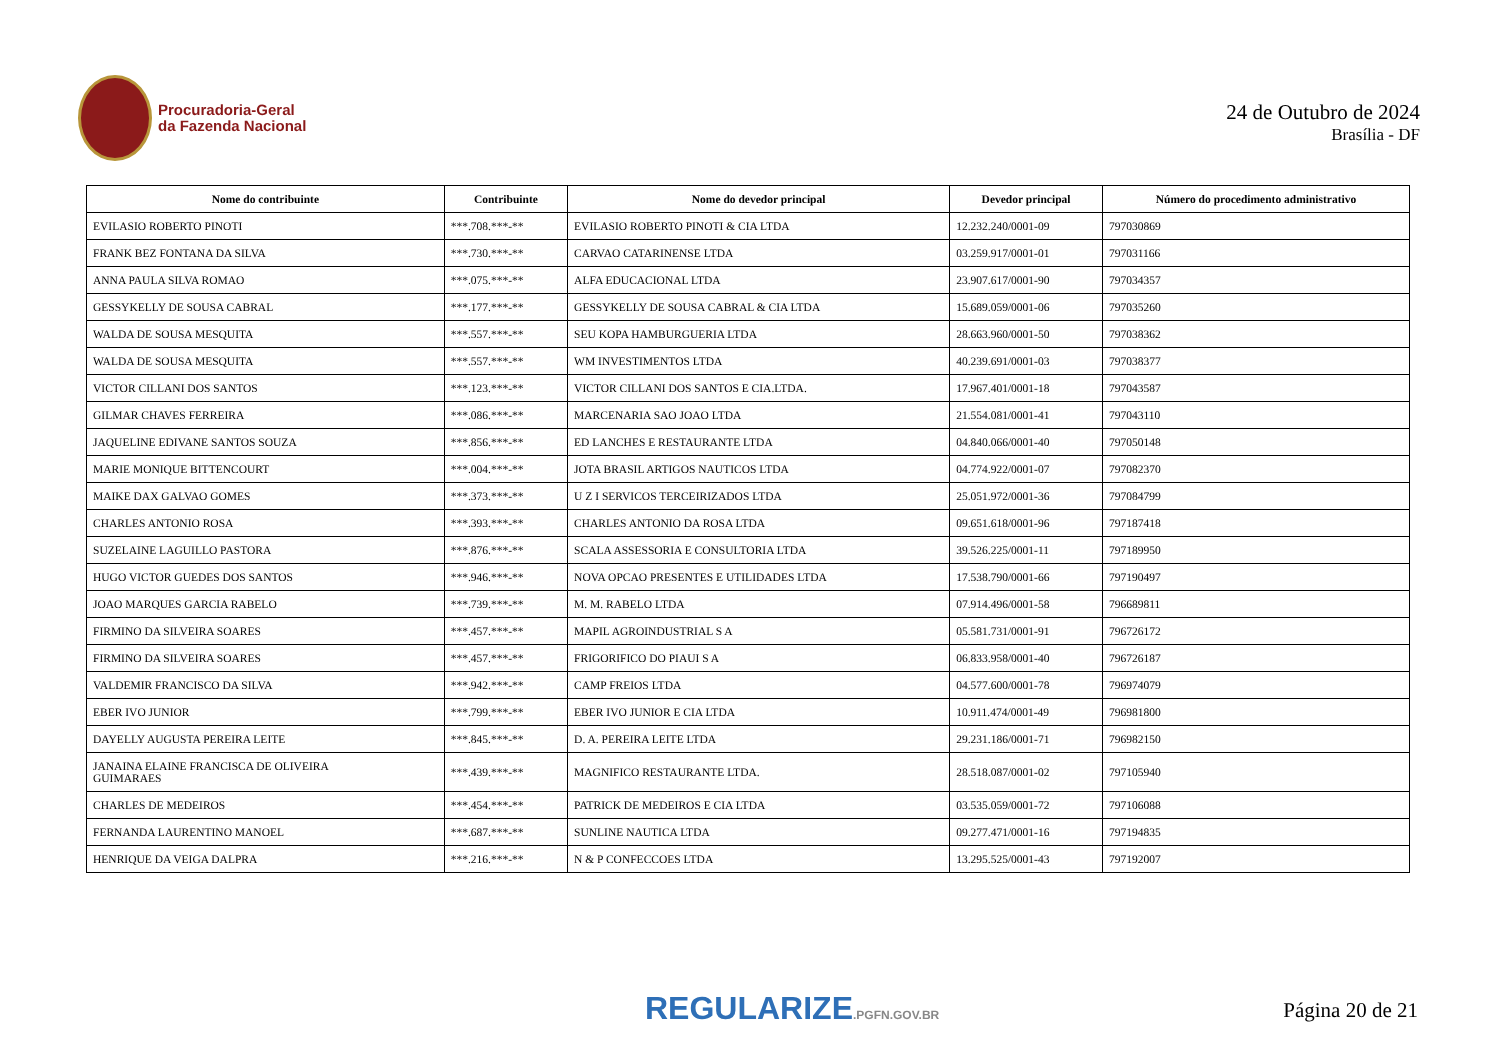Procuradoria-Geral
da Fazenda Nacional
24 de Outubro de 2024
Brasília - DF
| Nome do contribuinte | Contribuinte | Nome do devedor principal | Devedor principal | Número do procedimento administrativo |
| --- | --- | --- | --- | --- |
| EVILASIO ROBERTO PINOTI | ***.708.***-** | EVILASIO ROBERTO PINOTI & CIA LTDA | 12.232.240/0001-09 | 797030869 |
| FRANK BEZ FONTANA DA SILVA | ***.730.***-** | CARVAO CATARINENSE LTDA | 03.259.917/0001-01 | 797031166 |
| ANNA PAULA SILVA ROMAO | ***.075.***-** | ALFA EDUCACIONAL LTDA | 23.907.617/0001-90 | 797034357 |
| GESSYKELLY DE SOUSA CABRAL | ***.177.***-** | GESSYKELLY DE SOUSA CABRAL & CIA LTDA | 15.689.059/0001-06 | 797035260 |
| WALDA DE SOUSA MESQUITA | ***.557.***-** | SEU KOPA HAMBURGUERIA LTDA | 28.663.960/0001-50 | 797038362 |
| WALDA DE SOUSA MESQUITA | ***.557.***-** | WM INVESTIMENTOS LTDA | 40.239.691/0001-03 | 797038377 |
| VICTOR CILLANI DOS SANTOS | ***.123.***-** | VICTOR CILLANI DOS SANTOS E CIA.LTDA. | 17.967.401/0001-18 | 797043587 |
| GILMAR CHAVES FERREIRA | ***.086.***-** | MARCENARIA SAO JOAO LTDA | 21.554.081/0001-41 | 797043110 |
| JAQUELINE EDIVANE SANTOS SOUZA | ***.856.***-** | ED LANCHES E RESTAURANTE LTDA | 04.840.066/0001-40 | 797050148 |
| MARIE MONIQUE BITTENCOURT | ***.004.***-** | JOTA BRASIL ARTIGOS NAUTICOS LTDA | 04.774.922/0001-07 | 797082370 |
| MAIKE DAX GALVAO GOMES | ***.373.***-** | U Z I SERVICOS TERCEIRIZADOS LTDA | 25.051.972/0001-36 | 797084799 |
| CHARLES ANTONIO ROSA | ***.393.***-** | CHARLES ANTONIO DA ROSA LTDA | 09.651.618/0001-96 | 797187418 |
| SUZELAINE LAGUILLO PASTORA | ***.876.***-** | SCALA ASSESSORIA E CONSULTORIA LTDA | 39.526.225/0001-11 | 797189950 |
| HUGO VICTOR GUEDES DOS SANTOS | ***.946.***-** | NOVA OPCAO PRESENTES E UTILIDADES LTDA | 17.538.790/0001-66 | 797190497 |
| JOAO MARQUES GARCIA RABELO | ***.739.***-** | M. M. RABELO LTDA | 07.914.496/0001-58 | 796689811 |
| FIRMINO DA SILVEIRA SOARES | ***.457.***-** | MAPIL AGROINDUSTRIAL S A | 05.581.731/0001-91 | 796726172 |
| FIRMINO DA SILVEIRA SOARES | ***.457.***-** | FRIGORIFICO DO PIAUI S A | 06.833.958/0001-40 | 796726187 |
| VALDEMIR FRANCISCO DA SILVA | ***.942.***-** | CAMP FREIOS LTDA | 04.577.600/0001-78 | 796974079 |
| EBER IVO JUNIOR | ***.799.***-** | EBER IVO JUNIOR E CIA LTDA | 10.911.474/0001-49 | 796981800 |
| DAYELLY AUGUSTA PEREIRA LEITE | ***.845.***-** | D. A. PEREIRA LEITE LTDA | 29.231.186/0001-71 | 796982150 |
| JANAINA ELAINE FRANCISCA DE OLIVEIRA GUIMARAES | ***.439.***-** | MAGNIFICO RESTAURANTE LTDA. | 28.518.087/0001-02 | 797105940 |
| CHARLES DE MEDEIROS | ***.454.***-** | PATRICK DE MEDEIROS E CIA LTDA | 03.535.059/0001-72 | 797106088 |
| FERNANDA LAURENTINO MANOEL | ***.687.***-** | SUNLINE NAUTICA LTDA | 09.277.471/0001-16 | 797194835 |
| HENRIQUE DA VEIGA DALPRA | ***.216.***-** | N & P CONFECCOES LTDA | 13.295.525/0001-43 | 797192007 |
REGULARIZE.PGFN.GOV.BR
Página 20 de 21